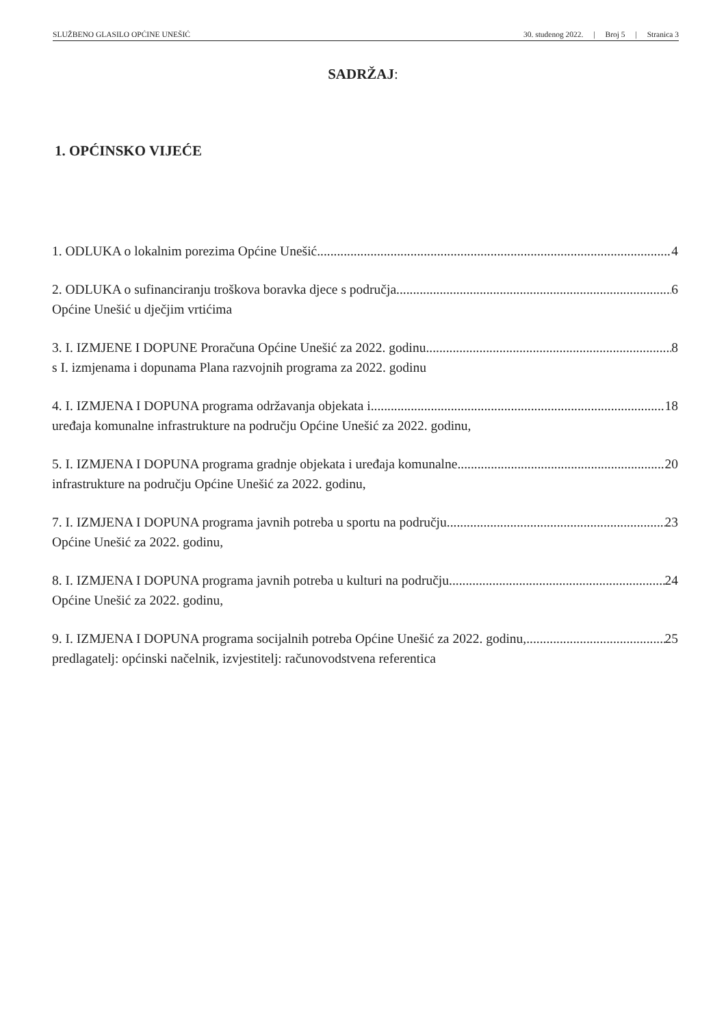SLUŽBENO GLASILO OPĆINE UNEŠIĆ 30. studenog 2022. | Broj 5 | Stranica 3
SADRŽAJ:
1. OPĆINSKO VIJEĆE
1. ODLUKA o lokalnim porezima Općine Unešić 4
2. ODLUKA o sufinanciranju troškova boravka djece s područja 6
Općine Unešić u dječjim vrtićima
3. I. IZMJENE I DOPUNE Proračuna Općine Unešić za 2022. godinu 8
s I. izmjenama i dopunama Plana razvojnih programa za 2022. godinu
4. I. IZMJENA I DOPUNA programa održavanja objekata i 18
uređaja komunalne infrastrukture na području Općine Unešić za 2022. godinu,
5. I. IZMJENA I DOPUNA programa gradnje objekata i uređaja komunalne 20
infrastrukture na području Općine Unešić za 2022. godinu,
7. I. IZMJENA I DOPUNA programa javnih potreba u sportu na području 23
Općine Unešić za 2022. godinu,
8. I. IZMJENA I DOPUNA programa javnih potreba u kulturi na području 24
Općine Unešić za 2022. godinu,
9. I. IZMJENA I DOPUNA programa socijalnih potreba Općine Unešić za 2022. godinu, 25
predlagatelj: općinski načelnik, izvjestitelj: računovodstvena referentica